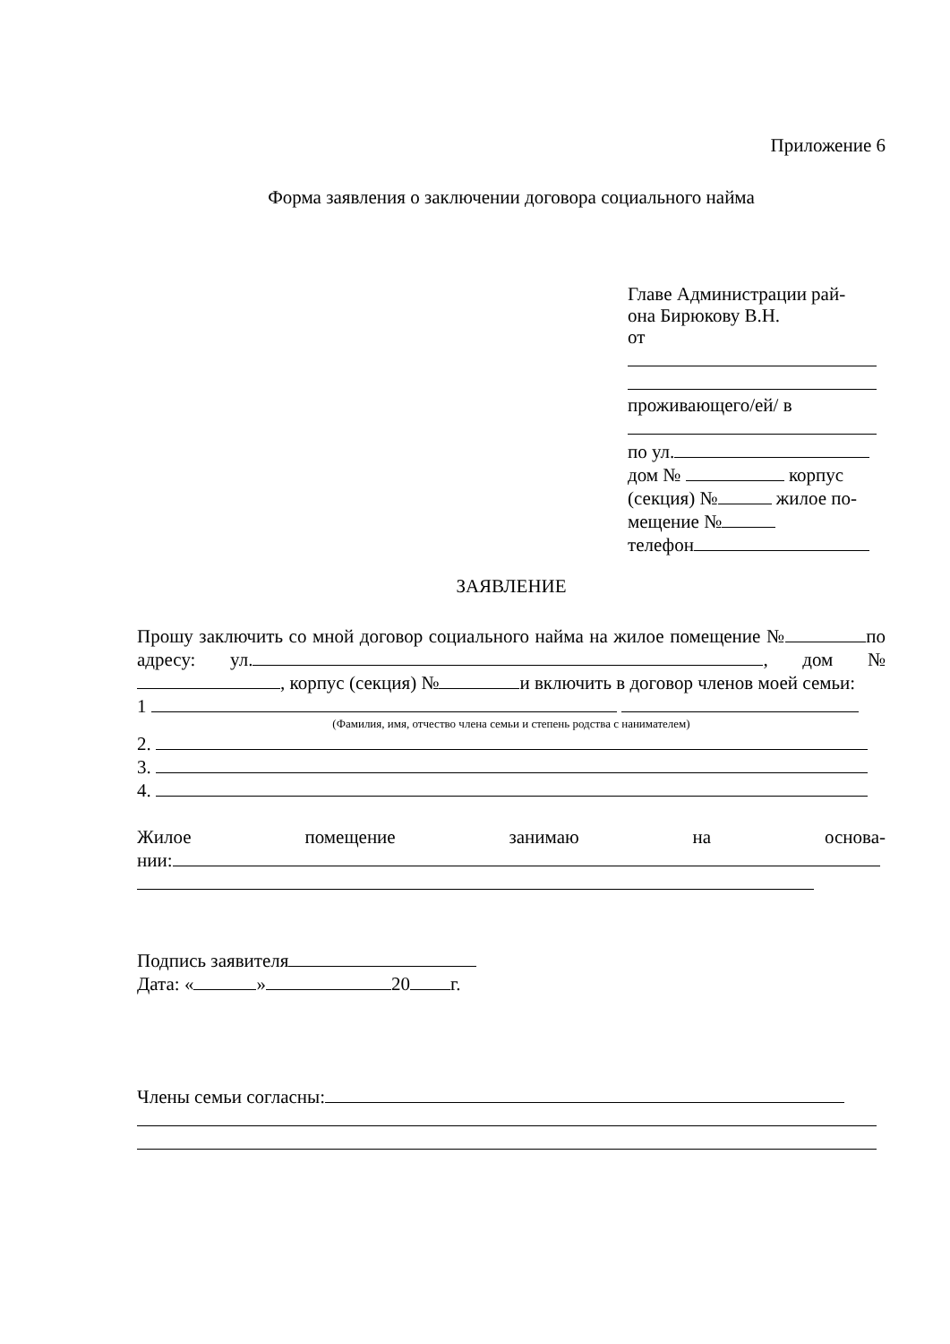Приложение 6
Форма заявления о заключении договора социального найма
Главе Администрации рай-
она Бирюкову В.Н.
от
проживающего/ей/ в
по ул.
дом № корпус
(секция) № жилое по-
мещение №
телефон
ЗАЯВЛЕНИЕ
Прошу заключить со мной договор социального найма на жилое помещение № по адресу: ул. , дом № , корпус (секция) № и включить в договор членов моей семьи:
1
(Фамилия, имя, отчество члена семьи и степень родства с нанимателем)
2.
3.
4.
Жилое помещение занимаю на основа-
нии:
Подпись заявителя
Дата: « » 20 г.
Члены семьи согласны: